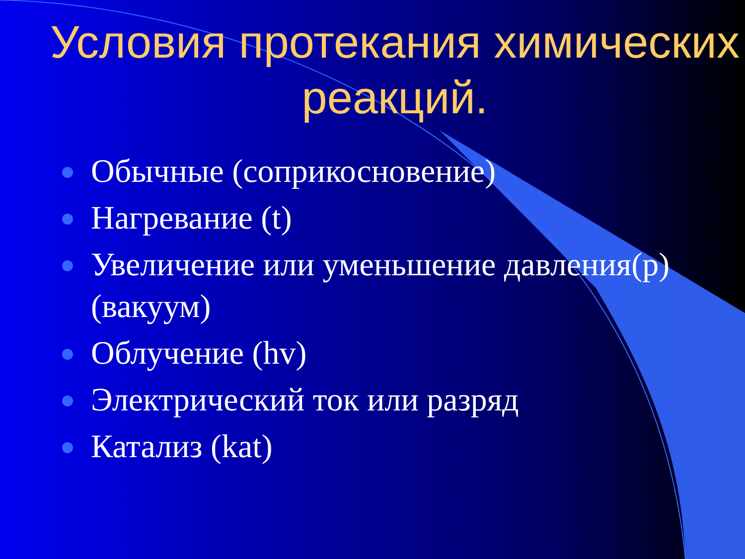Условия протекания химических реакций.
Обычные (соприкосновение)
Нагревание (t)
Увеличение или уменьшение давления(p) (вакуум)
Облучение (hv)
Электрический ток или разряд
Катализ (kat)